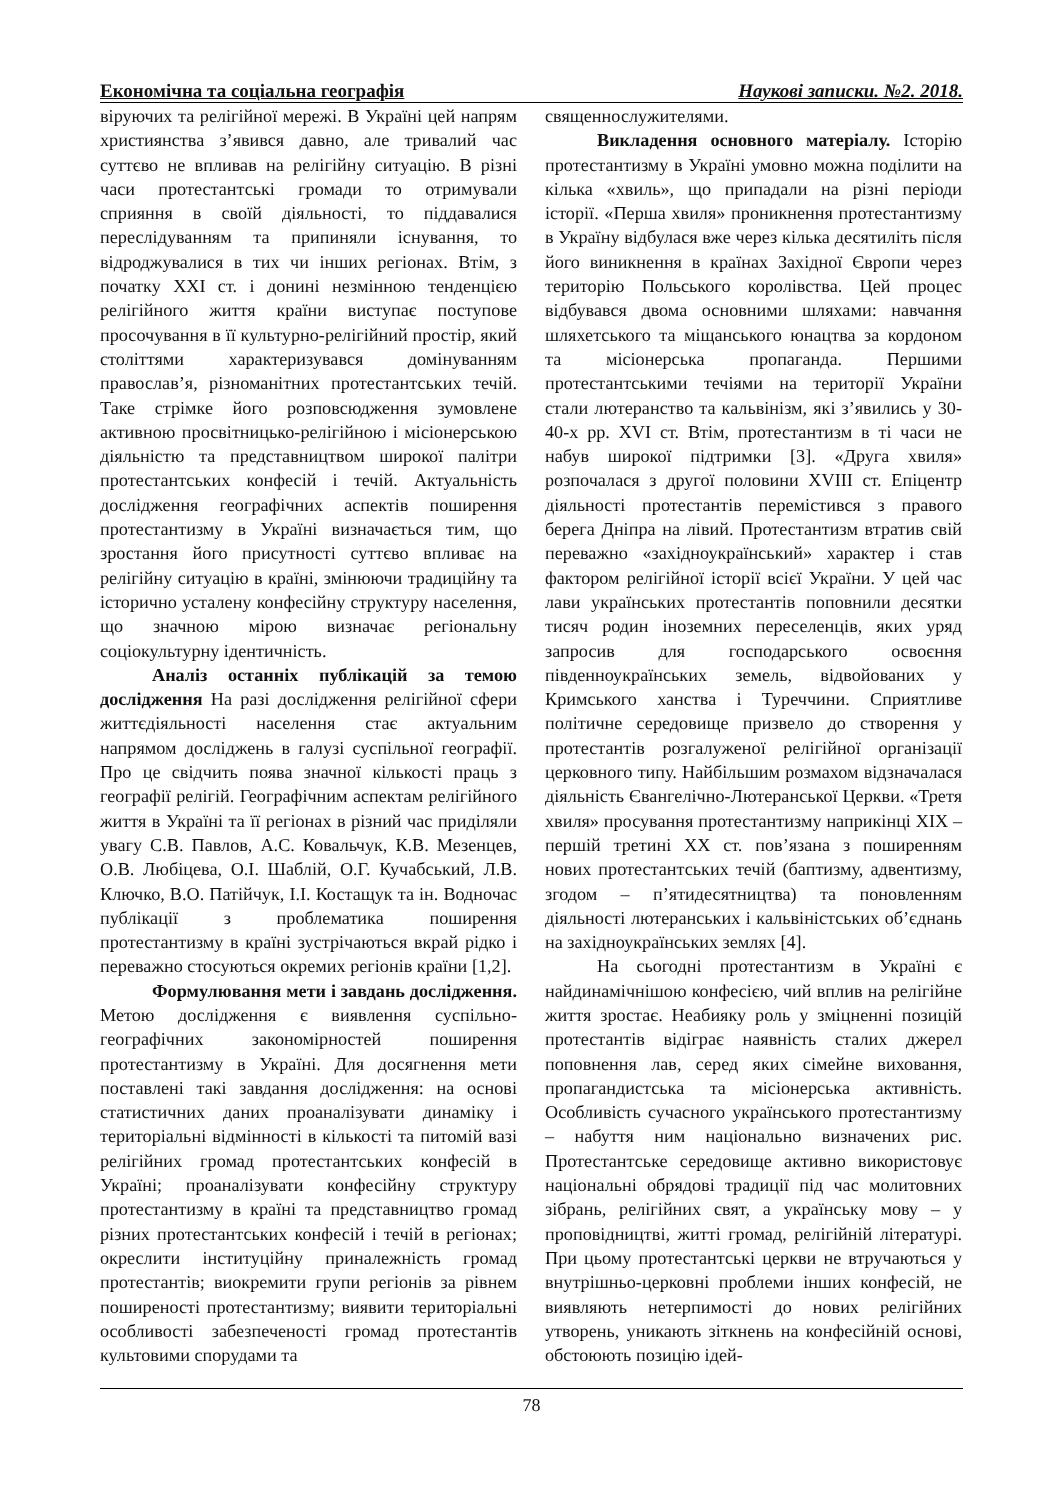Економічна та соціальна географія Наукові записки. №2. 2018.
віруючих та релігійної мережі. В Україні цей напрям християнства з’явився давно, але тривалий час суттєво не впливав на релігійну ситуацію. В різні часи протестантські громади то отримували сприяння в своїй діяльності, то піддавалися переслідуванням та припиняли існування, то відроджувалися в тих чи інших регіонах. Втім, з початку XXI ст. і донині незмінною тенденцією релігійного життя країни виступає поступове просочування в її культурно-релігійний простір, який століттями характеризувався домінуванням православ’я, різноманітних протестантських течій. Таке стрімке його розповсюдження зумовлене активною просвітницько-релігійною і місіонерською діяльністю та представництвом широкої палітри протестантських конфесій і течій. Актуальність дослідження географічних аспектів поширення протестантизму в Україні визначається тим, що зростання його присутності суттєво впливає на релігійну ситуацію в країні, змінюючи традиційну та історично усталену конфесійну структуру населення, що значною мірою визначає регіональну соціокультурну ідентичність.
Аналіз останніх публікацій за темою дослідження На разі дослідження релігійної сфери життєдіяльності населення стає актуальним напрямом досліджень в галузі суспільної географії. Про це свідчить поява значної кількості праць з географії релігій. Географічним аспектам релігійного життя в Україні та її регіонах в різний час приділяли увагу С.В. Павлов, А.С. Ковальчук, К.В. Мезенцев, О.В. Любіцева, О.І. Шаблій, О.Г. Кучабський, Л.В. Ключко, В.О. Патійчук, І.І. Костащук та ін. Водночас публікації з проблематика поширення протестантизму в країні зустрічаються вкрай рідко і переважно стосуються окремих регіонів країни [1,2].
Формулювання мети і завдань дослідження. Метою дослідження є виявлення суспільно-географічних закономірностей поширення протестантизму в Україні. Для досягнення мети поставлені такі завдання дослідження: на основі статистичних даних проаналізувати динаміку і територіальні відмінності в кількості та питомій вазі релігійних громад протестантських конфесій в Україні; проаналізувати конфесійну структуру протестантизму в країні та представництво громад різних протестантських конфесій і течій в регіонах; окреслити інституційну приналежність громад протестантів; виокремити групи регіонів за рівнем поширеності протестантизму; виявити територіальні особливості забезпеченості громад протестантів культовими спорудами та
священнослужителями.
Викладення основного матеріалу. Історію протестантизму в Україні умовно можна поділити на кілька «хвиль», що припадали на різні періоди історії. «Перша хвиля» проникнення протестантизму в Україну відбулася вже через кілька десятиліть після його виникнення в країнах Західної Європи через територію Польського королівства. Цей процес відбувався двома основними шляхами: навчання шляхетського та міщанського юнацтва за кордоном та місіонерська пропаганда. Першими протестантськими течіями на території України стали лютеранство та кальвінізм, які з’явились у 30-40-х рр. XVI ст. Втім, протестантизм в ті часи не набув широкої підтримки [3]. «Друга хвиля» розпочалася з другої половини XVIII ст. Епіцентр діяльності протестантів перемістився з правого берега Дніпра на лівий. Протестантизм втратив свій переважно «західноукраїнський» характер і став фактором релігійної історії всієї України. У цей час лави українських протестантів поповнили десятки тисяч родин іноземних переселенців, яких уряд запросив для господарського освоєння південноукраїнських земель, відвойованих у Кримського ханства і Туреччини. Сприятливе політичне середовище призвело до створення у протестантів розгалуженої релігійної організації церковного типу. Найбільшим розмахом відзначалася діяльність Євангелічно-Лютеранської Церкви. «Третя хвиля» просування протестантизму наприкінці XIX – першій третині XX ст. пов’язана з поширенням нових протестантських течій (баптизму, адвентизму, згодом – п’ятидесятництва) та поновленням діяльності лютеранських і кальвіністських об’єднань на західноукраїнських землях [4].
На сьогодні протестантизм в Україні є найдинамічнішою конфесією, чий вплив на релігійне життя зростає. Неабияку роль у зміцненні позицій протестантів відіграє наявність сталих джерел поповнення лав, серед яких сімейне виховання, пропагандистська та місіонерська активність. Особливість сучасного українського протестантизму – набуття ним національно визначених рис. Протестантське середовище активно використовує національні обрядові традиції під час молитовних зібрань, релігійних свят, а українську мову – у проповідництві, житті громад, релігійній літературі. При цьому протестантські церкви не втручаються у внутрішньо-церковні проблеми інших конфесій, не виявляють нетерпимості до нових релігійних утворень, уникають зіткнень на конфесійній основі, обстоюють позицію ідей-
78